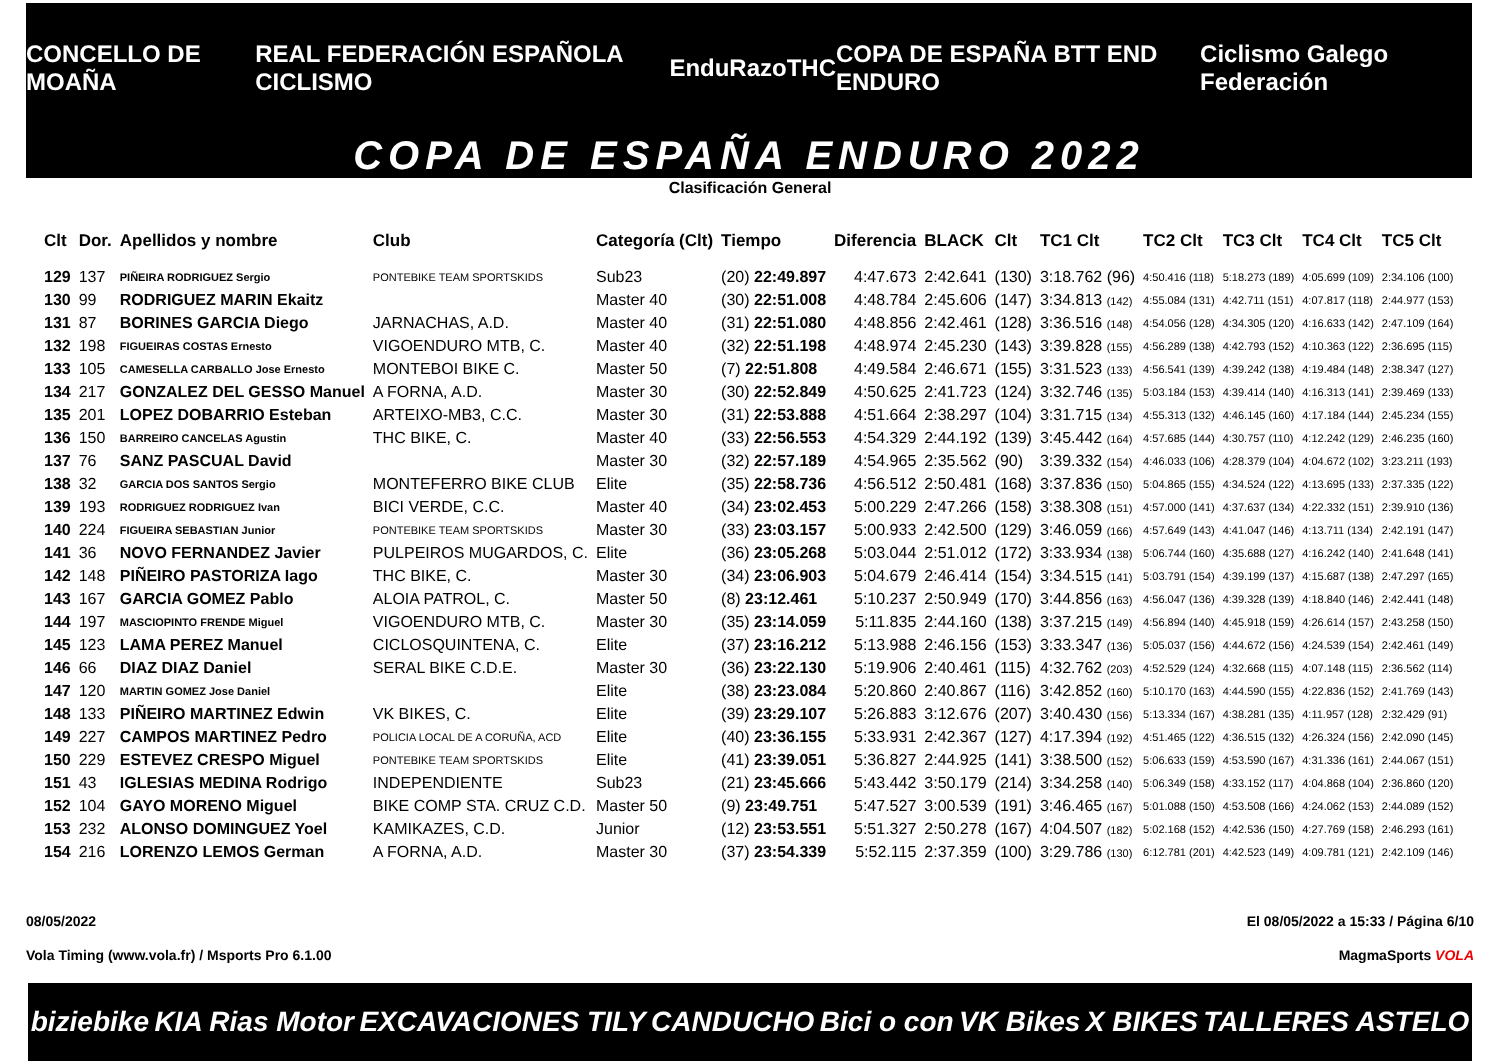CONCELLO DE MOAÑA REAL FEDERACIÓN ESPAÑOLA CICLISMO EnduRazo THC COPA DE ESPAÑA BTT END ENDURO Ciclismo Galego Federación
COPA DE ESPAÑA ENDURO 2022
Clasificación General
| Clt | Dor. | Apellidos y nombre | Club | Categoría (Clt) | Tiempo | Diferencia | BLACK | Clt | TC1 Clt | TC2 Clt | TC3 Clt | TC4 Clt | TC5 Clt |
| --- | --- | --- | --- | --- | --- | --- | --- | --- | --- | --- | --- | --- | --- |
| 129 | 137 | PIÑEIRA RODRIGUEZ Sergio | PONTEBIKE TEAM SPORTSKIDS | Sub23 | (20) 22:49.897 | 4:47.673 | 2:42.641 | (130) | 3:18.762 (96) | 4:50.416 (118) | 5:18.273 (189) | 4:05.699 (109) | 2:34.106 (100) |
| 130 | 99 | RODRIGUEZ MARIN Ekaitz | | Master 40 | (30) 22:51.008 | 4:48.784 | 2:45.606 | (147) | 3:34.813 (142) | 4:55.084 (131) | 4:42.711 (151) | 4:07.817 (118) | 2:44.977 (153) |
| 131 | 87 | BORINES GARCIA Diego | JARNACHAS, A.D. | Master 40 | (31) 22:51.080 | 4:48.856 | 2:42.461 | (128) | 3:36.516 (148) | 4:54.056 (128) | 4:34.305 (120) | 4:16.633 (142) | 2:47.109 (164) |
| 132 | 198 | FIGUEIRAS COSTAS Ernesto | VIGOENDURO MTB, C. | Master 40 | (32) 22:51.198 | 4:48.974 | 2:45.230 | (143) | 3:39.828 (155) | 4:56.289 (138) | 4:42.793 (152) | 4:10.363 (122) | 2:36.695 (115) |
| 133 | 105 | CAMESELLA CARBALLO Jose Ernesto | MONTEBOI BIKE C. | Master 50 | (7) 22:51.808 | 4:49.584 | 2:46.671 | (155) | 3:31.523 (133) | 4:56.541 (139) | 4:39.242 (138) | 4:19.484 (148) | 2:38.347 (127) |
| 134 | 217 | GONZALEZ DEL GESSO Manuel | A FORNA, A.D. | Master 30 | (30) 22:52.849 | 4:50.625 | 2:41.723 | (124) | 3:32.746 (135) | 5:03.184 (153) | 4:39.414 (140) | 4:16.313 (141) | 2:39.469 (133) |
| 135 | 201 | LOPEZ DOBARRIO Esteban | ARTEIXO-MB3, C.C. | Master 30 | (31) 22:53.888 | 4:51.664 | 2:38.297 | (104) | 3:31.715 (134) | 4:55.313 (132) | 4:46.145 (160) | 4:17.184 (144) | 2:45.234 (155) |
| 136 | 150 | BARREIRO CANCELAS Agustin | THC BIKE, C. | Master 40 | (33) 22:56.553 | 4:54.329 | 2:44.192 | (139) | 3:45.442 (164) | 4:57.685 (144) | 4:30.757 (110) | 4:12.242 (129) | 2:46.235 (160) |
| 137 | 76 | SANZ PASCUAL David | | Master 30 | (32) 22:57.189 | 4:54.965 | 2:35.562 | (90) | 3:39.332 (154) | 4:46.033 (106) | 4:28.379 (104) | 4:04.672 (102) | 3:23.211 (193) |
| 138 | 32 | GARCIA DOS SANTOS Sergio | MONTEFERRO BIKE CLUB | Elite | (35) 22:58.736 | 4:56.512 | 2:50.481 | (168) | 3:37.836 (150) | 5:04.865 (155) | 4:34.524 (122) | 4:13.695 (133) | 2:37.335 (122) |
| 139 | 193 | RODRIGUEZ RODRIGUEZ Ivan | BICI VERDE, C.C. | Master 40 | (34) 23:02.453 | 5:00.229 | 2:47.266 | (158) | 3:38.308 (151) | 4:57.000 (141) | 4:37.637 (134) | 4:22.332 (151) | 2:39.910 (136) |
| 140 | 224 | FIGUEIRA SEBASTIAN Junior | PONTEBIKE TEAM SPORTSKIDS | Master 30 | (33) 23:03.157 | 5:00.933 | 2:42.500 | (129) | 3:46.059 (166) | 4:57.649 (143) | 4:41.047 (146) | 4:13.711 (134) | 2:42.191 (147) |
| 141 | 36 | NOVO FERNANDEZ Javier | PULPEIROS MUGARDOS, C. | Elite | (36) 23:05.268 | 5:03.044 | 2:51.012 | (172) | 3:33.934 (138) | 5:06.744 (160) | 4:35.688 (127) | 4:16.242 (140) | 2:41.648 (141) |
| 142 | 148 | PIÑEIRO PASTORIZA Iago | THC BIKE, C. | Master 30 | (34) 23:06.903 | 5:04.679 | 2:46.414 | (154) | 3:34.515 (141) | 5:03.791 (154) | 4:39.199 (137) | 4:15.687 (138) | 2:47.297 (165) |
| 143 | 167 | GARCIA GOMEZ Pablo | ALOIA PATROL, C. | Master 50 | (8) 23:12.461 | 5:10.237 | 2:50.949 | (170) | 3:44.856 (163) | 4:56.047 (136) | 4:39.328 (139) | 4:18.840 (146) | 2:42.441 (148) |
| 144 | 197 | MASCIOPINTO FRENDE Miguel | VIGOENDURO MTB, C. | Master 30 | (35) 23:14.059 | 5:11.835 | 2:44.160 | (138) | 3:37.215 (149) | 4:56.894 (140) | 4:45.918 (159) | 4:26.614 (157) | 2:43.258 (150) |
| 145 | 123 | LAMA PEREZ Manuel | CICLOSQUINTENA, C. | Elite | (37) 23:16.212 | 5:13.988 | 2:46.156 | (153) | 3:33.347 (136) | 5:05.037 (156) | 4:44.672 (156) | 4:24.539 (154) | 2:42.461 (149) |
| 146 | 66 | DIAZ DIAZ Daniel | SERAL BIKE C.D.E. | Master 30 | (36) 23:22.130 | 5:19.906 | 2:40.461 | (115) | 4:32.762 (203) | 4:52.529 (124) | 4:32.668 (115) | 4:07.148 (115) | 2:36.562 (114) |
| 147 | 120 | MARTIN GOMEZ Jose Daniel | | Elite | (38) 23:23.084 | 5:20.860 | 2:40.867 | (116) | 3:42.852 (160) | 5:10.170 (163) | 4:44.590 (155) | 4:22.836 (152) | 2:41.769 (143) |
| 148 | 133 | PIÑEIRO MARTINEZ Edwin | VK BIKES, C. | Elite | (39) 23:29.107 | 5:26.883 | 3:12.676 | (207) | 3:40.430 (156) | 5:13.334 (167) | 4:38.281 (135) | 4:11.957 (128) | 2:32.429 (91) |
| 149 | 227 | CAMPOS MARTINEZ Pedro | POLICIA LOCAL DE A CORUÑA, ACD | Elite | (40) 23:36.155 | 5:33.931 | 2:42.367 | (127) | 4:17.394 (192) | 4:51.465 (122) | 4:36.515 (132) | 4:26.324 (156) | 2:42.090 (145) |
| 150 | 229 | ESTEVEZ CRESPO Miguel | PONTEBIKE TEAM SPORTSKIDS | Elite | (41) 23:39.051 | 5:36.827 | 2:44.925 | (141) | 3:38.500 (152) | 5:06.633 (159) | 4:53.590 (167) | 4:31.336 (161) | 2:44.067 (151) |
| 151 | 43 | IGLESIAS MEDINA Rodrigo | INDEPENDIENTE | Sub23 | (21) 23:45.666 | 5:43.442 | 3:50.179 | (214) | 3:34.258 (140) | 5:06.349 (158) | 4:33.152 (117) | 4:04.868 (104) | 2:36.860 (120) |
| 152 | 104 | GAYO MORENO Miguel | BIKE COMP STA. CRUZ C.D. | Master 50 | (9) 23:49.751 | 5:47.527 | 3:00.539 | (191) | 3:46.465 (167) | 5:01.088 (150) | 4:53.508 (166) | 4:24.062 (153) | 2:44.089 (152) |
| 153 | 232 | ALONSO DOMINGUEZ Yoel | KAMIKAZES, C.D. | Junior | (12) 23:53.551 | 5:51.327 | 2:50.278 | (167) | 4:04.507 (182) | 5:02.168 (152) | 4:42.536 (150) | 4:27.769 (158) | 2:46.293 (161) |
| 154 | 216 | LORENZO LEMOS German | A FORNA, A.D. | Master 30 | (37) 23:54.339 | 5:52.115 | 2:37.359 | (100) | 3:29.786 (130) | 6:12.781 (201) | 4:42.523 (149) | 4:09.781 (121) | 2:42.109 (146) |
08/05/2022 El 08/05/2022 a 15:33 / Página 6/10
Vola Timing (www.vola.fr) / Msports Pro 6.1.00 MagmaSports VOLA
biziebike KIA Rias Motor EXCAVACIONES TILY CANDUCHO Bici o con VK Bikes X BIKES TALLERES ASTELO